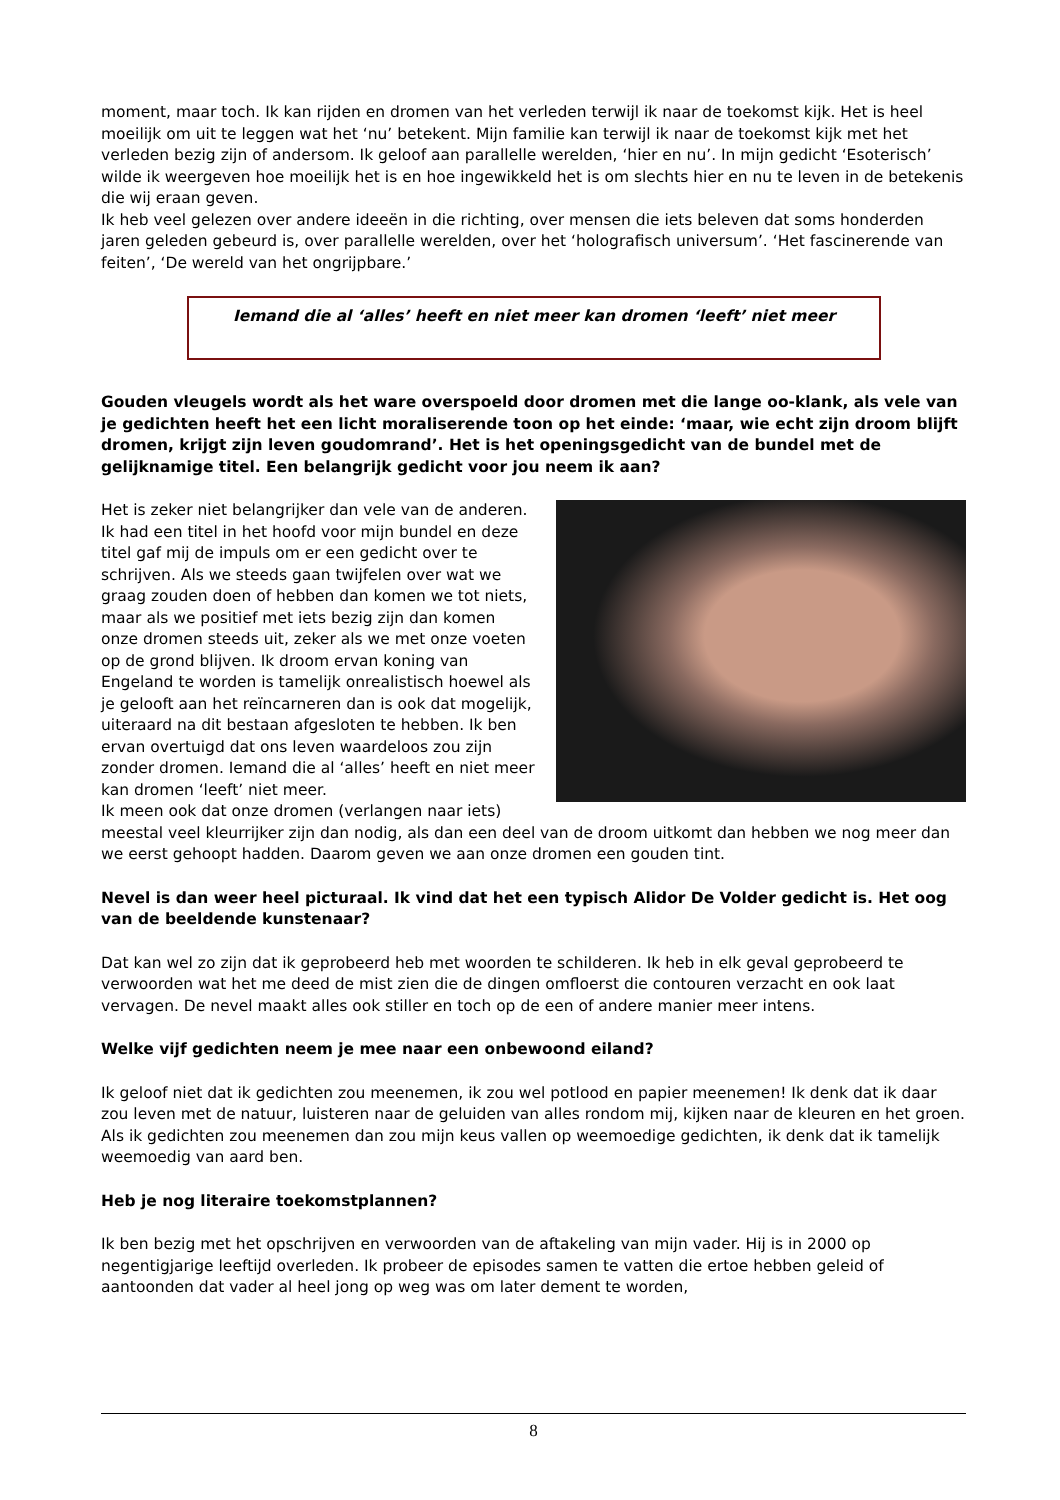moment, maar toch. Ik kan rijden en dromen van het verleden terwijl ik naar de toekomst kijk. Het is heel moeilijk om uit te leggen wat het ‘nu’ betekent. Mijn familie kan terwijl ik naar de toekomst kijk met het verleden bezig zijn of andersom. Ik geloof aan parallelle werelden, ‘hier en nu’. In mijn gedicht ‘Esoterisch’ wilde ik weergeven hoe moeilijk het is en hoe ingewikkeld het is om slechts hier en nu te leven in de betekenis die wij eraan geven.
Ik heb veel gelezen over andere ideeën in die richting, over mensen die iets beleven dat soms honderden jaren geleden gebeurd is, over parallelle werelden, over het ‘holografisch universum’. ‘Het fascinerende van feiten’, ‘De wereld van het ongrijpbare.’
Iemand die al ‘alles’ heeft en niet meer kan dromen ‘leeft’ niet meer
Gouden vleugels wordt als het ware overspoeld door dromen met die lange oo-klank, als vele van je gedichten heeft het een licht moraliserende toon op het einde: ‘maar, wie echt zijn droom blijft dromen, krijgt zijn leven goudomrand’. Het is het openingsgedicht van de bundel met de gelijknamige titel. Een belangrijk gedicht voor jou neem ik aan?
Het is zeker niet belangrijker dan vele van de anderen. Ik had een titel in het hoofd voor mijn bundel en deze titel gaf mij de impuls om er een gedicht over te schrijven. Als we steeds gaan twijfelen over wat we graag zouden doen of hebben dan komen we tot niets, maar als we positief met iets bezig zijn dan komen onze dromen steeds uit, zeker als we met onze voeten op de grond blijven. Ik droom ervan koning van Engeland te worden is tamelijk onrealistisch hoewel als je gelooft aan het reïncarneren dan is ook dat mogelijk, uiteraard na dit bestaan afgesloten te hebben. Ik ben ervan overtuigd dat ons leven waardeloos zou zijn zonder dromen. Iemand die al ‘alles’ heeft en niet meer kan dromen ‘leeft’ niet meer.
Ik meen ook dat onze dromen (verlangen naar iets) meestal veel kleurrijker zijn dan nodig, als dan een deel van de droom uitkomt dan hebben we nog meer dan we eerst gehoopt hadden. Daarom geven we aan onze dromen een gouden tint.
Nevel is dan weer heel picturaal. Ik vind dat het een typisch Alidor De Volder gedicht is. Het oog van de beeldende kunstenaar?
Dat kan wel zo zijn dat ik geprobeerd heb met woorden te schilderen. Ik heb in elk geval geprobeerd te verwoorden wat het me deed de mist zien die de dingen omfloerst die contouren verzacht en ook laat vervagen. De nevel maakt alles ook stiller en toch op de een of andere manier meer intens.
Welke vijf gedichten neem je mee naar een onbewoond eiland?
Ik geloof niet dat ik gedichten zou meenemen, ik zou wel potlood en papier meenemen! Ik denk dat ik daar zou leven met de natuur, luisteren naar de geluiden van alles rondom mij, kijken naar de kleuren en het groen. Als ik gedichten zou meenemen dan zou mijn keus vallen op weemoedige gedichten, ik denk dat ik tamelijk weemoedig van aard ben.
Heb je nog literaire toekomstplannen?
Ik ben bezig met het opschrijven en verwoorden van de aftakeling van mijn vader. Hij is in 2000 op negentigjarige leeftijd overleden. Ik probeer de episodes samen te vatten die ertoe hebben geleid of aantoonden dat vader al heel jong op weg was om later dement te worden,
8